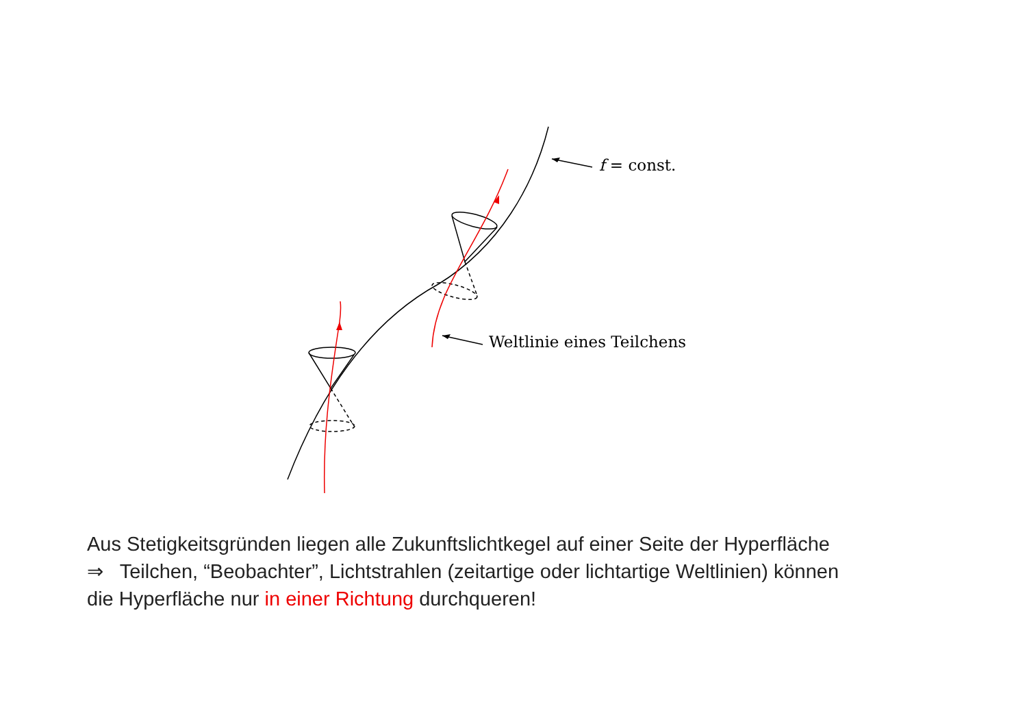f = const.
Weltlinie eines Teilchens
Aus Stetigkeitsgründen liegen alle Zukunftslichtkegel auf einer Seite der Hyperfläche
⇒ Teilchen, “Beobachter”, Lichtstrahlen (zeitartige oder lichtartige Weltlinien) können
die Hyperfläche nur in einer Richtung durchqueren!